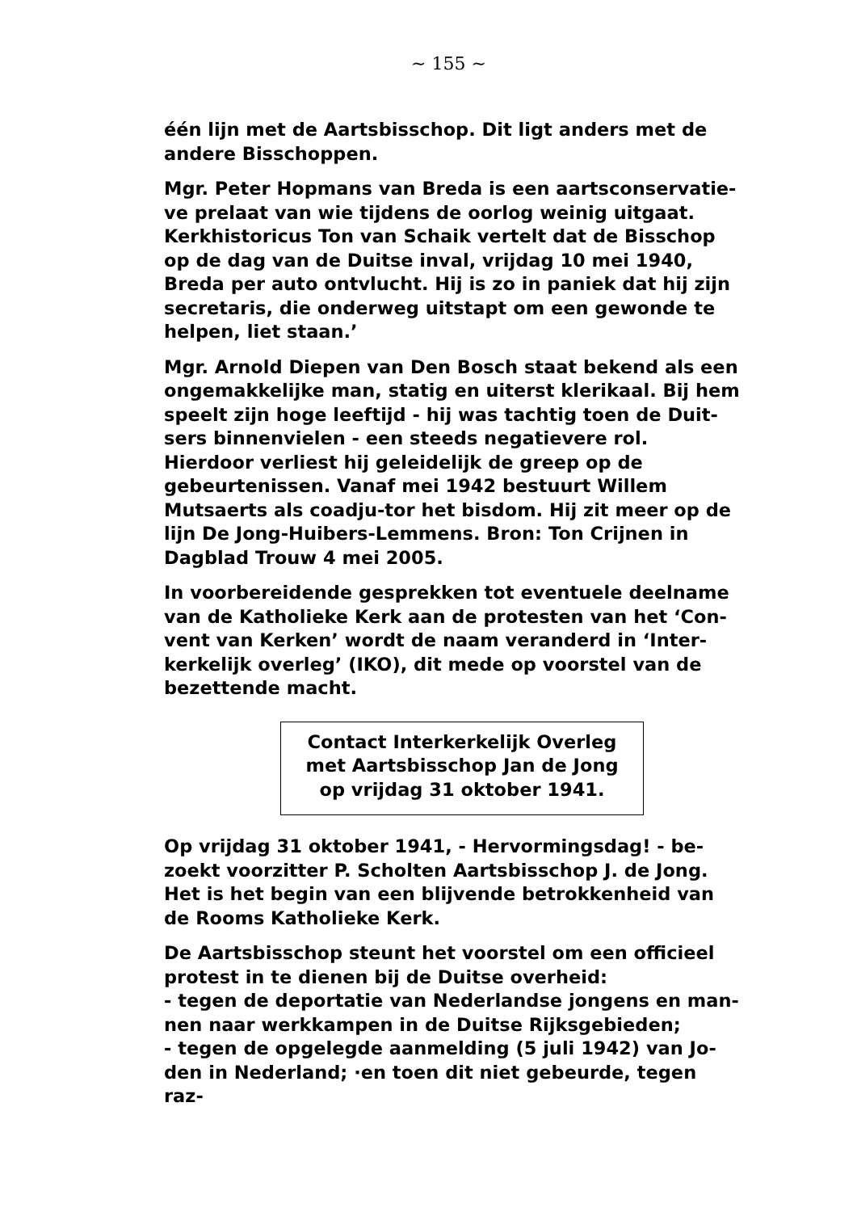~ 155 ~
één lijn met de Aartsbisschop. Dit ligt anders met de andere Bisschoppen.
Mgr. Peter Hopmans van Breda is een aartsconservatie-ve prelaat van wie tijdens de oorlog weinig uitgaat. Kerkhistoricus Ton van Schaik vertelt dat de Bisschop op de dag van de Duitse inval, vrijdag 10 mei 1940, Breda per auto ontvlucht. Hij is zo in paniek dat hij zijn secretaris, die onderweg uitstapt om een gewonde te helpen, liet staan.’
Mgr. Arnold Diepen van Den Bosch staat bekend als een ongemakkelijke man, statig en uiterst klerikaal. Bij hem speelt zijn hoge leeftijd - hij was tachtig toen de Duit-sers binnenvielen - een steeds negatievere rol. Hierdoor verliest hij geleidelijk de greep op de gebeurtenissen. Vanaf mei 1942 bestuurt Willem Mutsaerts als coadju-tor het bisdom. Hij zit meer op de lijn De Jong-Huibers-Lemmens. Bron: Ton Crijnen in Dagblad Trouw 4 mei 2005.
In voorbereidende gesprekken tot eventuele deelname van de Katholieke Kerk aan de protesten van het ‘Con-vent van Kerken’ wordt de naam veranderd in ‘Inter-kerkelijk overleg’ (IKO), dit mede op voorstel van de bezettende macht.
Contact Interkerkelijk Overleg
met Aartsbisschop Jan de Jong
op vrijdag 31 oktober 1941.
Op vrijdag 31 oktober 1941, - Hervormingsdag! - be-zoekt voorzitter P. Scholten Aartsbisschop J. de Jong. Het is het begin van een blijvende betrokkenheid van de Rooms Katholieke Kerk.
De Aartsbisschop steunt het voorstel om een officieel protest in te dienen bij de Duitse overheid:
- tegen de deportatie van Nederlandse jongens en man-nen naar werkkampen in de Duitse Rijksgebieden;
- tegen de opgelegde aanmelding (5 juli 1942) van Jo-den in Nederland; ·en toen dit niet gebeurde, tegen raz-